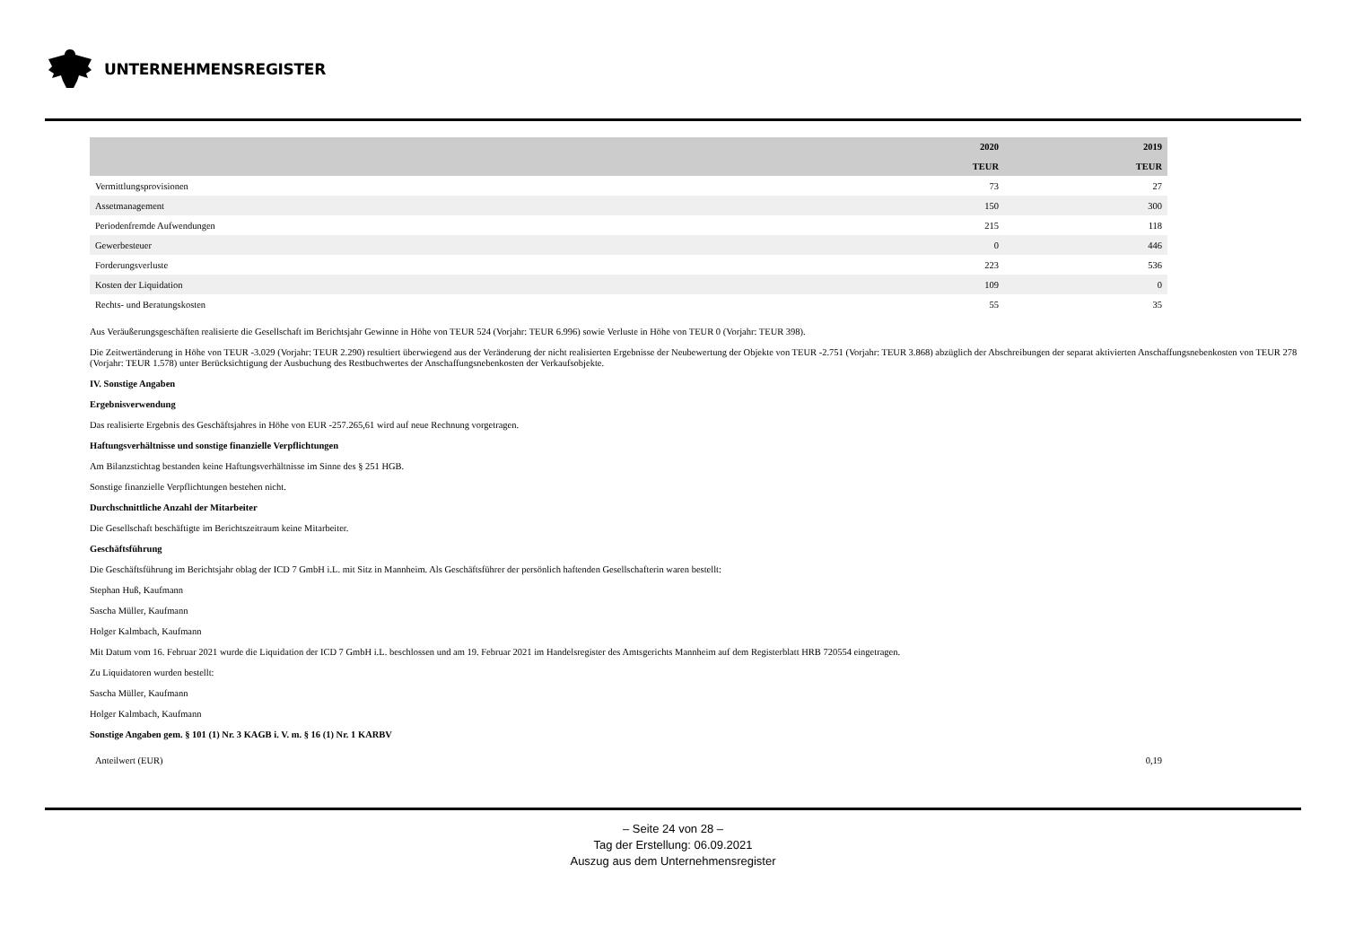UNTERNEHMENSREGISTER
| | 2020 TEUR | 2019 TEUR |
| --- | --- | --- |
| Vermittlungsprovisionen | 73 | 27 |
| Assetmanagement | 150 | 300 |
| Periodenfremde Aufwendungen | 215 | 118 |
| Gewerbesteuer | 0 | 446 |
| Forderungsverluste | 223 | 536 |
| Kosten der Liquidation | 109 | 0 |
| Rechts- und Beratungskosten | 55 | 35 |
Aus Veräußerungsgeschäften realisierte die Gesellschaft im Berichtsjahr Gewinne in Höhe von TEUR 524 (Vorjahr: TEUR 6.996) sowie Verluste in Höhe von TEUR 0 (Vorjahr: TEUR 398).
Die Zeitwertänderung in Höhe von TEUR -3.029 (Vorjahr: TEUR 2.290) resultiert überwiegend aus der Veränderung der nicht realisierten Ergebnisse der Neubewertung der Objekte von TEUR -2.751 (Vorjahr: TEUR 3.868) abzüglich der Abschreibungen der separat aktivierten Anschaffungsnebenkosten von TEUR 278 (Vorjahr: TEUR 1.578) unter Berücksichtigung der Ausbuchung des Restbuchwertes der Anschaffungsnebenkosten der Verkaufsobjekte.
IV. Sonstige Angaben
Ergebnisverwendung
Das realisierte Ergebnis des Geschäftsjahres in Höhe von EUR -257.265,61 wird auf neue Rechnung vorgetragen.
Haftungsverhältnisse und sonstige finanzielle Verpflichtungen
Am Bilanzstichtag bestanden keine Haftungsverhältnisse im Sinne des § 251 HGB.
Sonstige finanzielle Verpflichtungen bestehen nicht.
Durchschnittliche Anzahl der Mitarbeiter
Die Gesellschaft beschäftigte im Berichtszeitraum keine Mitarbeiter.
Geschäftsführung
Die Geschäftsführung im Berichtsjahr oblag der ICD 7 GmbH i.L. mit Sitz in Mannheim. Als Geschäftsführer der persönlich haftenden Gesellschafterin waren bestellt:
Stephan Huß, Kaufmann
Sascha Müller, Kaufmann
Holger Kalmbach, Kaufmann
Mit Datum vom 16. Februar 2021 wurde die Liquidation der ICD 7 GmbH i.L. beschlossen und am 19. Februar 2021 im Handelsregister des Amtsgerichts Mannheim auf dem Registerblatt HRB 720554 eingetragen.
Zu Liquidatoren wurden bestellt:
Sascha Müller, Kaufmann
Holger Kalmbach, Kaufmann
Sonstige Angaben gem. § 101 (1) Nr. 3 KAGB i. V. m. § 16 (1) Nr. 1 KARBV
| Anteilwert (EUR) | 0,19 |
– Seite 24 von 28 –
Tag der Erstellung: 06.09.2021
Auszug aus dem Unternehmensregister